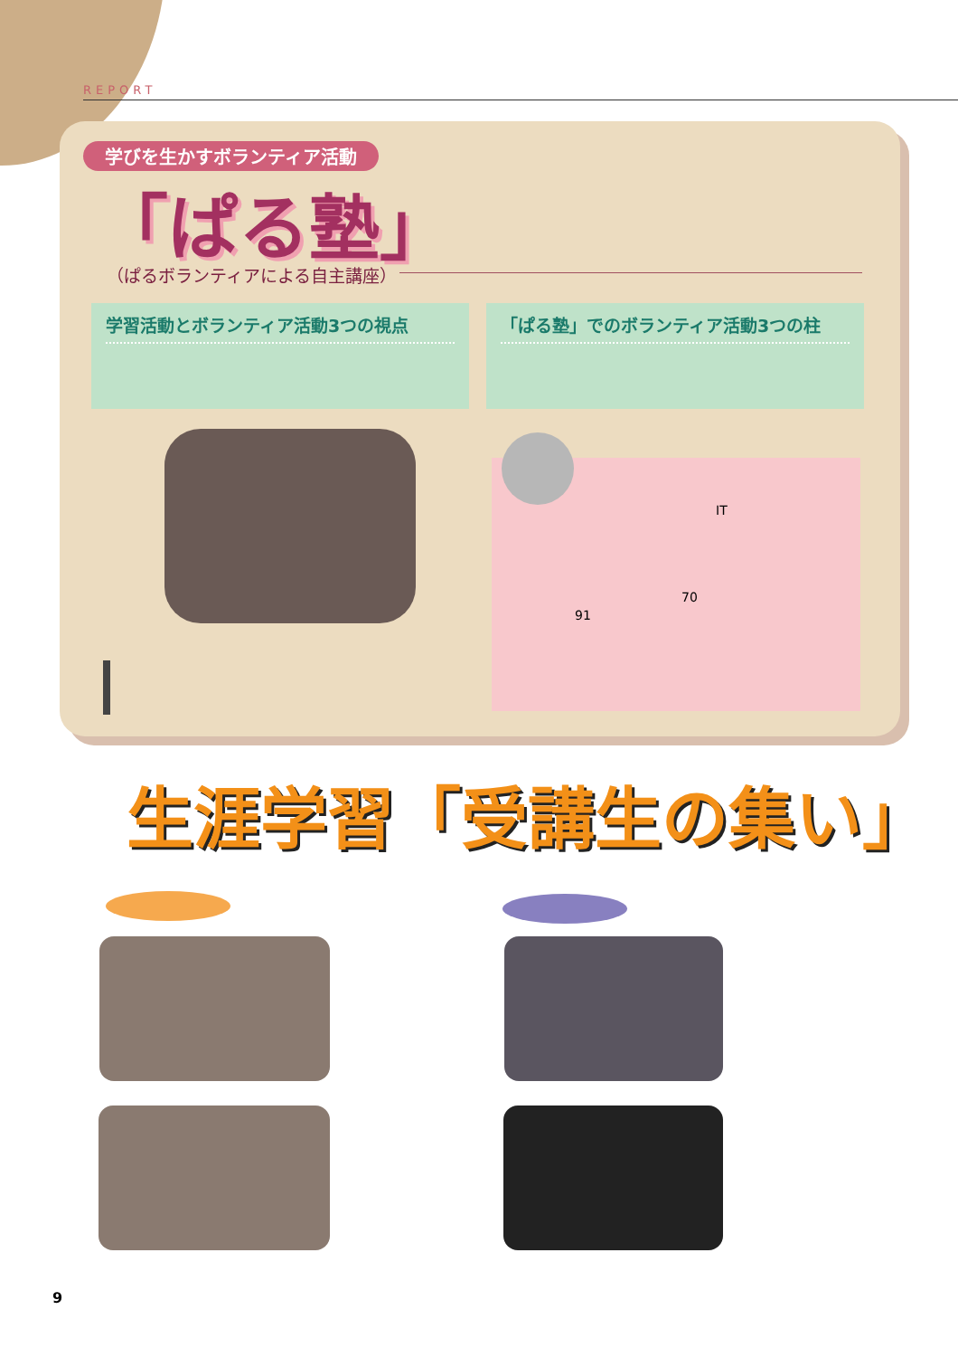REPORT
学びを生かすボランティア活動
「ぱる塾」
（ぱるボランティアによる自主講座）
学習活動とボランティア活動3つの視点 「ぱる塾」でのボランティア活動3つの柱
IT
70
91
生涯学習「受講生の集い」
9